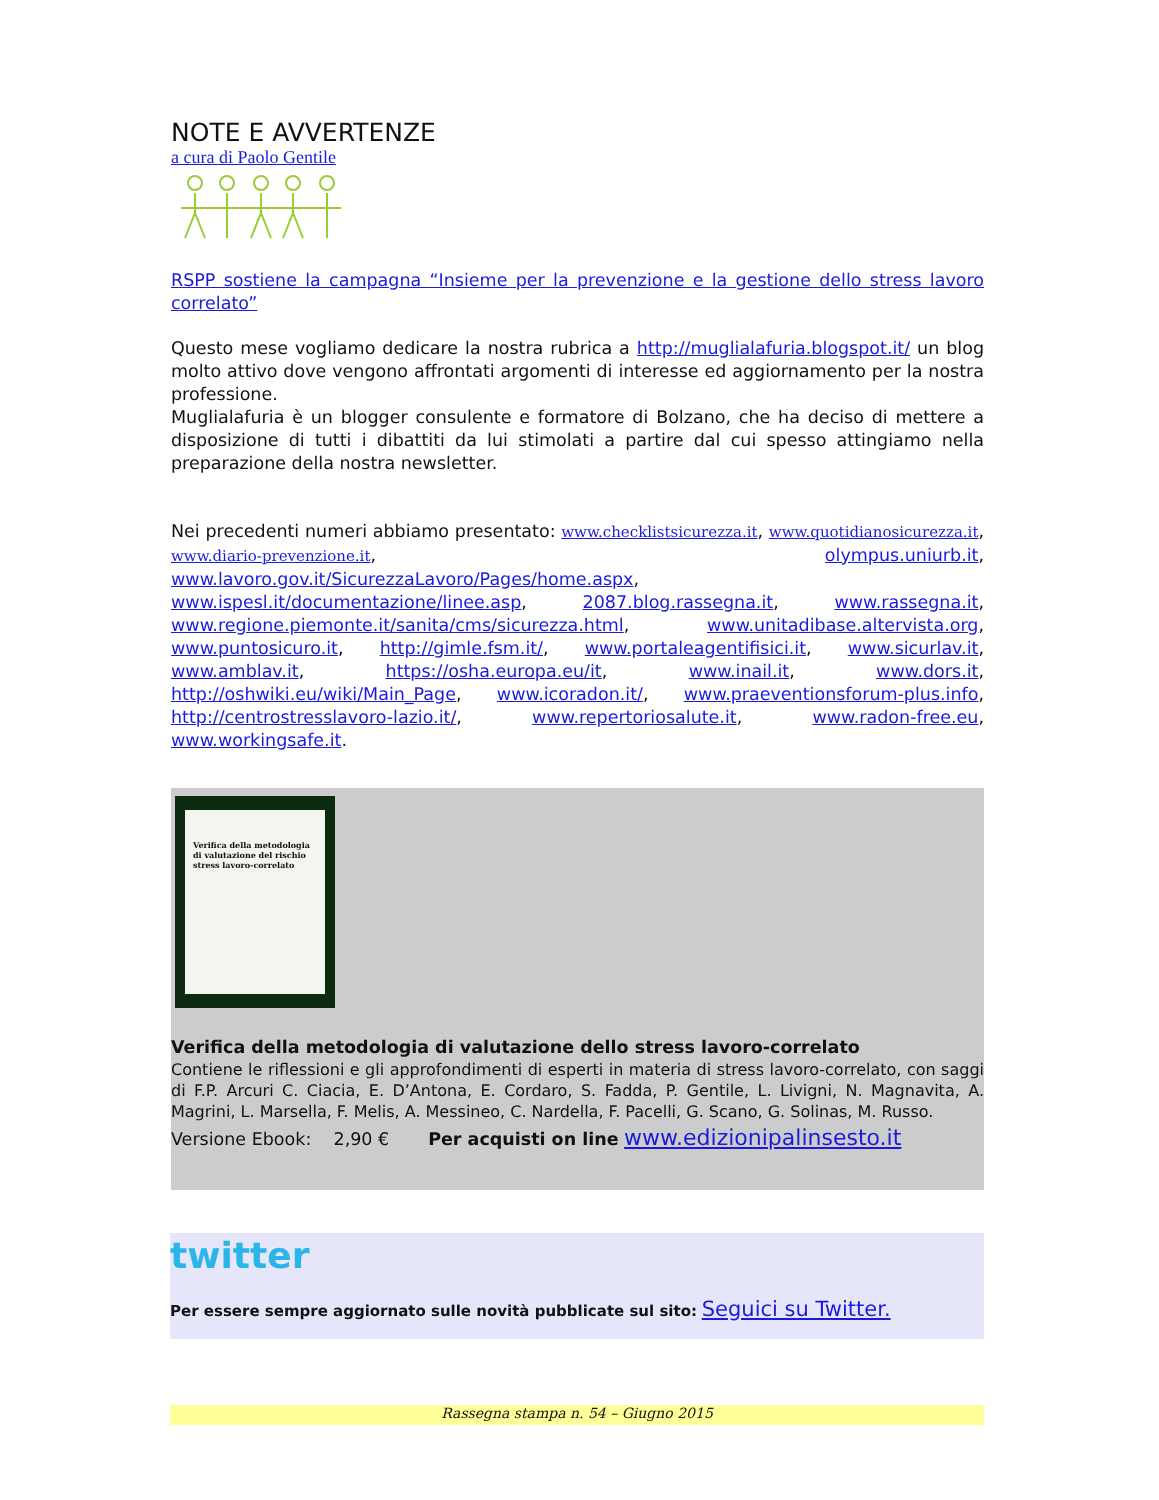NOTE E AVVERTENZE
a cura di Paolo Gentile
RSPP sostiene la campagna “Insieme per la prevenzione e la gestione dello stress lavoro correlato”
Questo mese vogliamo dedicare la nostra rubrica a http://muglialafuria.blogspot.it/ un blog molto attivo dove vengono affrontati argomenti di interesse ed aggiornamento per la nostra professione.
Muglialafuria è un blogger consulente e formatore di Bolzano, che ha deciso di mettere a disposizione di tutti i dibattiti da lui stimolati a partire dal cui spesso attingiamo nella preparazione della nostra newsletter.
Nei precedenti numeri abbiamo presentato: www.checklistsicurezza.it, www.quotidianosicurezza.it, www.diario-prevenzione.it, olympus.uniurb.it, www.lavoro.gov.it/SicurezzaLavoro/Pages/home.aspx, www.ispesl.it/documentazione/linee.asp, 2087.blog.rassegna.it, www.rassegna.it, www.regione.piemonte.it/sanita/cms/sicurezza.html, www.unitadibase.altervista.org, www.puntosicuro.it, http://gimle.fsm.it/, www.portaleagentifisici.it, www.sicurlav.it, www.amblav.it, https://osha.europa.eu/it, www.inail.it, www.dors.it, http://oshwiki.eu/wiki/Main_Page, www.icoradon.it/, www.praeventionsforum-plus.info, http://centrostresslavoro-lazio.it/, www.repertoriosalute.it, www.radon-free.eu, www.workingsafe.it.
Verifica della metodologia di valutazione del rischio stress lavoro-correlato
Verifica della metodologia di valutazione dello stress lavoro-correlato
Contiene le riflessioni e gli approfondimenti di esperti in materia di stress lavoro-correlato, con saggi di F.P. Arcuri C. Ciacia, E. D’Antona, E. Cordaro, S. Fadda, P. Gentile, L. Livigni, N. Magnavita, A. Magrini, L. Marsella, F. Melis, A. Messineo, C. Nardella, F. Pacelli, G. Scano, G. Solinas, M. Russo.
Versione Ebook: 2,90 € Per acquisti on line www.edizionipalinsesto.it
twitter
Per essere sempre aggiornato sulle novità pubblicate sul sito: Seguici su Twitter.
Rassegna stampa n. 54 – Giugno 2015